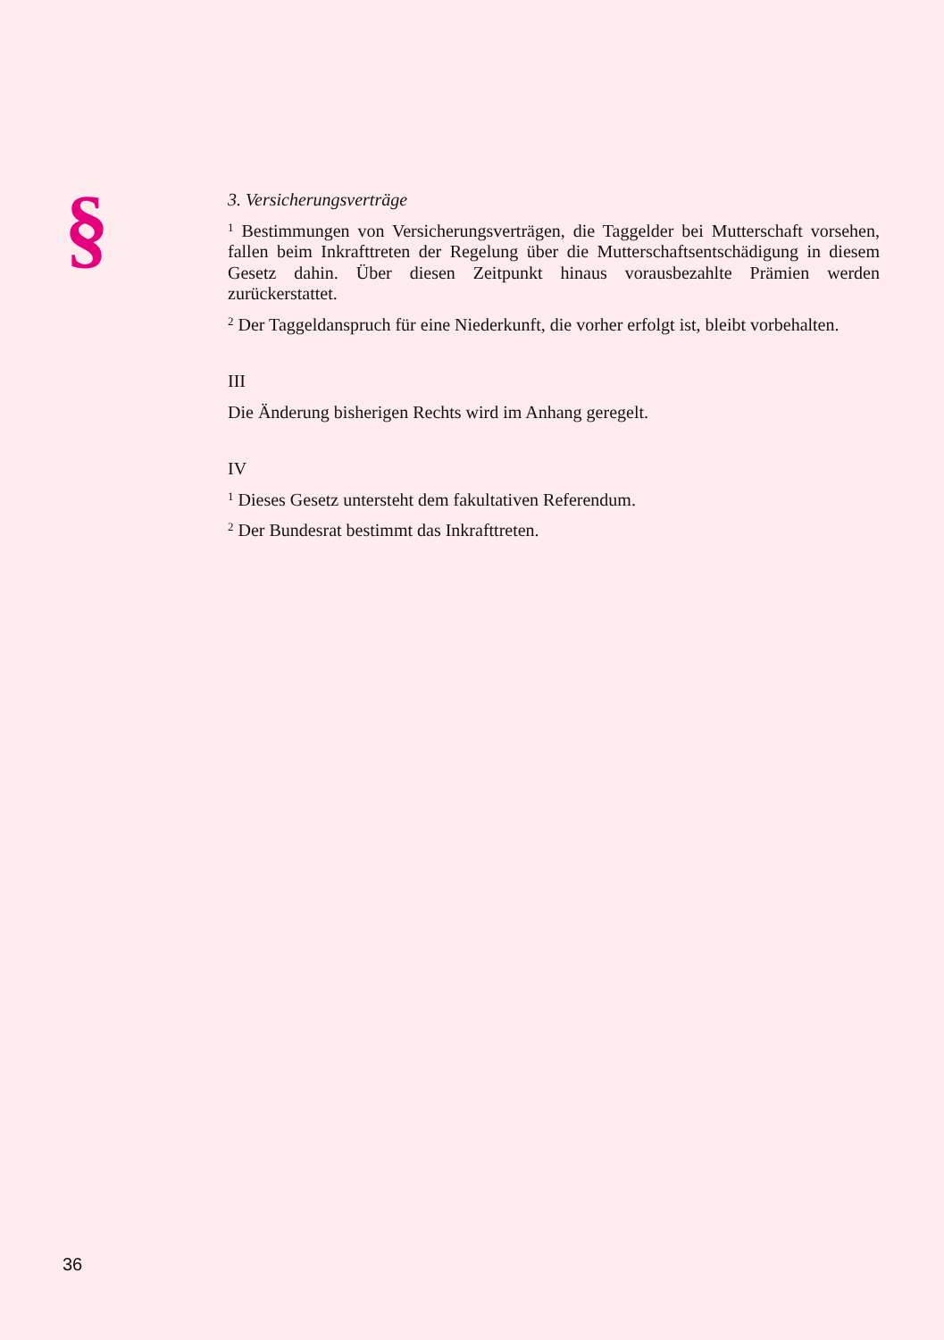§
3. Versicherungsverträge
<sup>1</sup> Bestimmungen von Versicherungsverträgen, die Taggelder bei Mutterschaft vorsehen, fallen beim Inkrafttreten der Regelung über die Mutterschaftsentschädigung in diesem Gesetz dahin. Über diesen Zeitpunkt hinaus vorausbezahlte Prämien werden zurückerstattet.
<sup>2</sup> Der Taggeldanspruch für eine Niederkunft, die vorher erfolgt ist, bleibt vorbehalten.
III
Die Änderung bisherigen Rechts wird im Anhang geregelt.
IV
<sup>1</sup> Dieses Gesetz untersteht dem fakultativen Referendum.
<sup>2</sup> Der Bundesrat bestimmt das Inkrafttreten.
36